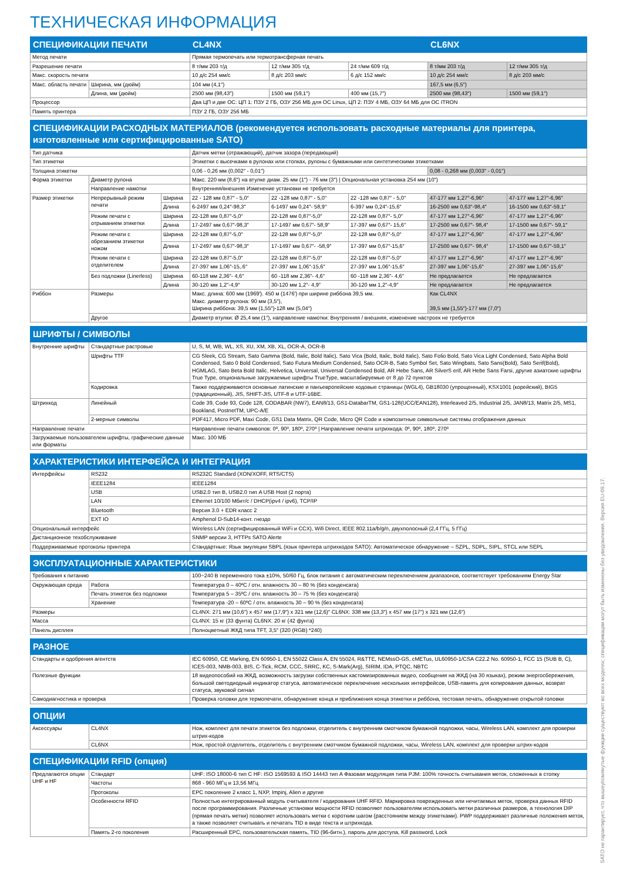ТЕХНИЧЕСКАЯ ИНФОРМАЦИЯ
| СПЕЦИФИКАЦИИ ПЕЧАТИ | | CL4NX | | | CL6NX | |
| --- | --- | --- | --- | --- | --- | --- |
| Метод печати | | Прямая термопечать или термотрансферная печать | | | | |
| Разрешение печати | | 8 т/мм 203 т/д | 12 т/мм 305 т/д | 24 т/мм 609 т/д | 8 т/мм 203 т/д | 12 т/мм 305 т/д |
| Макс. скорость печати | | 10 д/с 254 мм/с | 8 д/с 203 мм/с | 6 д/с 152 мм/с | 10 д/с 254 мм/с | 8 д/с 203 мм/с |
| Макс. область печати | Ширина, мм (дюйм) | 104 мм (4,1″) | | | 167,5 мм (6,5″) | |
| | Длина, мм (дюйм) | 2500 мм (98,43″) | 1500 мм (59,1″) | 400 мм (15,7″) | 2500 мм (98,43″) | 1500 мм (59,1″) |
| Процессор | | Два ЦП и две ОС: ЦП 1: ПЗУ 2 ГБ, ОЗУ 256 МБ для ОС Linux, ЦП 2: ПЗУ 4 МБ, ОЗУ 64 МБ для ОС ITRON | | | | |
| Память принтера | | ПЗУ 2 ГБ, ОЗУ 256 МБ | | | | |
| СПЕЦИФИКАЦИИ РАСХОДНЫХ МАТЕРИАЛОВ (рекомендуется использовать расходные материалы для принтера, изготовленные или сертифицированные SATO) | | | | | | | |
| --- | --- | --- | --- | --- | --- | --- | --- |
| Тип датчика | | | Датчик метки (отражающий), датчик зазора (передающий) | | | | |
| Тип этикетки | | | Этикетки с высечками в рулонах или стопках, рулоны с бумажными или синтетическими этикетками | | | | |
| Толщина этикетки | | | 0,06 - 0,26 мм (0,002″ - 0,01″) | | | 0,08 - 0,268 мм (0,003″ - 0,01″) | |
| Форма этикетки | Диаметр рулона | | Макс. 220 мм (8,6″) на втулке диам. 25 мм (1″) - 76 мм (3″) / Опциональная установка 254 мм (10″) | | | | |
| | Направление намотки | | Внутренняя/внешняя Изменение установки не требуется | | | | |
| Размер этикетки | Непрерывный режим печати | Ширина | 22 - 128 мм 0,87″ - 5,0″ | 22 -128 мм 0,87″ - 5,0″ | 22 -128 мм 0,87″ - 5,0″ | 47-177 мм 1,27″-6,96″ | 47-177 мм 1,27″-6,96″ |
| | | Длина | 6-2497 мм 0,24″-98,3″ | 6-1497 мм 0,24″- 58,9″ | 6-397 мм 0,24″-15,6″ | 16-2500 мм 0,63″-98,4″ | 16-1500 мм 0,63″-59,1″ |
| | Режим печати с отрыванием этикетки | Ширина | 22-128 мм 0,87″-5,0″ | 22-128 мм 0,87″-5,0″ | 22-128 мм 0,87″- 5,0″ | 47-177 мм 1,27″-6,96″ | 47-177 мм 1,27″-6,96″ |
| | | Длина | 17-2497 мм 0,67″-98,3″ | 17-1497 мм 0,67″- 58,9″ | 17-397 мм 0,67″- 15,6″ | 17-2500 мм 0,67″- 98,4″ | 17-1500 мм 0,67″- 59,1″ |
| | Режим печати с обрезанием этикетки ножом | Ширина | 22-128 мм 0,87″-5,0″ | 22-128 мм 0,87″-5,0″ | 22-128 мм 0,87″-5,0″ | 47-177 мм 1,27″-6,96″ | 47-177 мм 1,27″-6,96″ |
| | | Длина | 17-2497 мм 0,67″-98,3″ | 17-1497 мм 0,67″- -58,9″ | 17-397 мм 0,67″-15,6″ | 17-2500 мм 0,67″- 98,4″ | 17-1500 мм 0,67″-59,1″ |
| | Режим печати с отделителем | Ширина | 22-128 мм 0,87″-5,0″ | 22-128 мм 0,87″-5,0″ | 22-128 мм 0,87″-5,0″ | 47-177 мм 1,27″-6,96″ | 47-177 мм 1,27″-6,96″ |
| | | Длина | 27-397 мм 1,06″-15,.6″ | 27-397 мм 1,06″-15,6″ | 27-397 мм 1,06″-15,6″ | 27-397 мм 1,06″-15,6″ | 27-397 мм 1,06″-15,6″ |
| | Без подложки (Linerless) | Ширина | 60-118 мм 2,36″- 4,6″ | 60 -118 мм 2,36″- 4,6″ | 60 -118 мм 2,36″- 4,6″ | Не предлагается | Не предлагается |
| | | Длина | 30-120 мм 1,2″-4,9″ | 30-120 мм 1,2″- 4,9″ | 30-120 мм 1,2″-4,9″ | Не предлагается | Не предлагается |
| Риббон | Размеры | | Макс. длина: 600 мм (1969′). 450 м (1476′) при ширине риббона 39,5 мм. Макс. диаметр рулона: 90 мм (3,5″), Ширина риббона: 39,5 мм (1,55″)-128 мм (5,04″) | | | Как CL4NX 39,5 мм (1,55″)-177 мм (7,0″) | |
| | Другое | | Диаметр втулки: Ø 25,4 мм (1″), направление намотки: Внутренняя / внешняя, изменение настроек не требуется | | | | |
| ШРИФТЫ / СИМВОЛЫ | | |
| --- | --- | --- |
| Внутренние шрифты | Стандартные растровые | U, S, M, WB, WL, XS, XU, XM, XB, XL, OCR-A, OCR-B |
| | Шрифты TTF | CG Sleek, CG Stream, Sato Gamma (Bold, Italic, Bold Italic), Sato Vica (Bold, Italic, Bold Italic), Sato Folio Bold, Sato Vica Light Condensed, Sato Alpha Bold Condensed, Sato 0 Bold Condensed, Sato Futura Medium Condensed, Sato OCR-B, Sato Symbol Set, Sato Wingbats, Sato Sans(Bold), Sato Serif(Bold), HGMLAG, Sato Beta Bold Italic, Helvetica, Universal, Universal Condensed Bold, AR Hebe Sans, AR SilverS erif, AR Hebe Sans Farsi, другие азиатские шрифты True Type, опциональные загружаемые шрифты TrueType, масштабируемые от 8 до 72 пунктов |
| | Кодировка | Также поддерживаются основные латинские и панъевропейские кодовые страницы (WGL4), GB18030 (упрощенный), KSX1001 (корейский), BIG5 (традиционный), JIS, SHIFT-JIS, UTF-8 и UTF-16BE. |
| Штрихкод | Линейный | Code 39, Code 93, Code 128, CODABAR (NW7), EAN8/13, GS1-DatabarTM, GS1-128(UCC/EAN128), Interleaved 2/5, Industrial 2/5, JAN8/13, Matrix 2/5, MS1, Bookland, PostnetTM, UPC-A/E |
| | 2-мерные символы | PDF417, Micro PDF, Maxi Code, GS1 Data Matrix, QR Code, Micro QR Code и композитные символьные системы отображения данных |
| Направление печати | | Направление печати символов: 0º, 90º, 180º, 270º / Направление печати штрихкода: 0º, 90º, 180º, 270º |
| Загружаемые пользователем шрифты, графические данные или форматы | | Макс. 100 МБ |
| ХАРАКТЕРИСТИКИ ИНТЕРФЕЙСА И ИНТЕГРАЦИЯ | | |
| --- | --- | --- |
| Интерфейсы | RS232 | RS232C Standard (XON/XOFF, RTS/CTS) |
| | IEEE1284 | IEEE1284 |
| | USB | USB2.0 тип B, USB2.0 тип A USB Host (2 порта) |
| | LAN | Ethernet 10/100 Мбит/с / DHCP(ipv4 / ipv6), TCP/IP |
| | Bluetooth | Версия 3.0 + EDR класс 2 |
| | EXT IO | Amphenol D-Sub14-конт. гнездо |
| Опциональный интерфейс | | Wireless LAN (сертифицированный WiFi и CCX), Wifi Direct, IEEE 802.11a/b/g/n, двухполосный (2,4 ГГц, 5 ГГц) |
| Дистанционное техобслуживание | | SNMP версии 3, HTTPs SATO Alerte |
| Поддерживаемые протоколы принтера | | Стандартные: Язык эмуляции SBPL (язык принтера штрихкодов SATO): Автоматическое обнаружение – SZPL, SDPL, SIPL, STCL или SEPL |
| ЭКСПЛУАТАЦИОННЫЕ ХАРАКТЕРИСТИКИ | | |
| --- | --- | --- |
| Требования к питанию | | 100~240 В переменного тока ±10%, 50/60 Гц, блок питания с автоматическим переключением диапазонов, соответствует требованиям Energy Star |
| Окружающая среда | Работа | Температура 0 – 40ºC / отн. влажность 30 – 80 % (без конденсата) |
| | Печать этикеток без подложки | Температура 5 – 35ºC / отн. влажность 30 – 75 % (без конденсата) |
| | Хранение | Температура -20 – 60ºC / отн. влажность 30 – 90 % (без конденсата) |
| Размеры | | CL4NX: 271 мм (10,6″) x 457 мм (17,9″) x 321 мм (12,6)″ CL6NX: 338 мм (13,3″) x 457 мм (17″) x 321 мм (12,6″) |
| Масса | | CL4NX: 15 кг (33 фунта) CL6NX: 20 кг (42 фунта) |
| Панель дисплея | | Полноцветный ЖКД типа TFT, 3,5″ (320 (RGB) *240) |
| РАЗНОЕ | |
| --- | --- |
| Стандарты и одобрения агентств | IEC 60950, CE Marking, EN 60950-1, EN 55022 Class A, EN 55024, R&TTE, NEMssO-GS, cMETus, UL60950-1/CSA C22.2 No. 60950-1, FCC 15 (SUB B, C), ICES-003, NMB-003, BIS, C-Tick, RCM, CCC, SRRC, KC, S-Mark(Arg), SIRIM, IDA, PTQC, NBTC |
| Полезные функции | 18 видеопособий на ЖКД, возможность загрузки собственных кастомизированных видео, сообщения на ЖКД (на 30 языках), режим энергосбережения, большой светодиодный индикатор статуса, автоматическое переключение нескольких интерфейсов, USB-память для копирования данных, возврат статуса, звуковой сигнал |
| Самодиагностика и проверка | Проверка головки для термопечати, обнаружение конца и приближения конца этикетки и риббона, тестовая печать, обнаружение открытой головки |
| ОПЦИИ | | |
| --- | --- | --- |
| Аксессуары | CL4NX | Нож, комплект для печати этикеток без подложки, отделитель с внутренним смотчиком бумажной подложки, часы, Wireless LAN, комплект для проверки штрих-кодов |
| | CL6NX | Нож, простой отделитель, отделитель с внутренним смотчиком бумажной подложки, часы, Wireless LAN, комплект для проверки штрих-кодов |
| СПЕЦИФИКАЦИИ RFID (опция) | | |
| --- | --- | --- |
| Предлагаются опции UHF и HF | Стандарт | UHF: ISO 18000-6 тип C HF: ISO 1569593 & ISO 14443 тип A Фазовая модуляция типа PJM: 100% точность считывания меток, сложенных в стопку |
| | Частоты | 868 - 960 МГц и 13,56 МГц |
| | Протоколы | EPC поколение 2 класс 1, NXP, Impinj, Alien и другие |
| | Особенности RFID | Полностью интегрированный модуль считывателя / кодирования UHF RFID. Маркировка поврежденных или нечитаемых меток, проверка данных RFID после программирования. Различные установки мощности RFID позволяют пользователям использовать метки различных размеров, а технология DIP (прямая печать метки) позволяет использовать метки с коротким шагом (расстоянием между этикетками). PWP поддерживает различные положения меток, а также позволяет считывать и печатать TID в виде текста и штрихкода. |
| | Память 2-го поколения | Расширенный EPC, пользовательская память, TID (96-битн.), пароль для доступа, Kill password, Lock |
SATO не гарантирует, что вышеупомянутые функции существуют во всех моделях; спецификации могут быть изменены без уведомления. Версия EU-09.17.